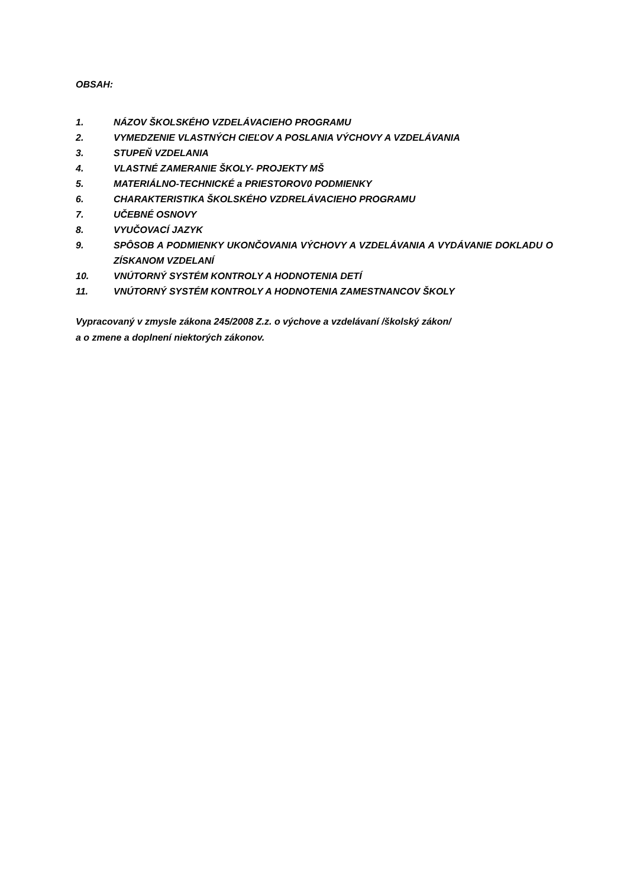OBSAH:
1. NÁZOV ŠKOLSKÉHO VZDELÁVACIEHO PROGRAMU
2. VYMEDZENIE VLASTNÝCH CIEĽOV A POSLANIA VÝCHOVY A VZDELÁVANIA
3. STUPEŇ VZDELANIA
4. VLASTNÉ ZAMERANIE ŠKOLY- PROJEKTY MŠ
5. MATERIÁLNO-TECHNICKÉ a PRIESTOROV0 PODMIENKY
6. CHARAKTERISTIKA ŠKOLSKÉHO VZDRELÁVACIEHO PROGRAMU
7. UČEBNÉ OSNOVY
8. VYUČOVACÍ JAZYK
9. SPÔSOB A PODMIENKY UKONČOVANIA VÝCHOVY A VZDELÁVANIA A VYDÁVANIE DOKLADU O ZÍSKANOM VZDELANÍ
10. VNÚTORNÝ SYSTÉM KONTROLY A HODNOTENIA DETÍ
11. VNÚTORNÝ SYSTÉM KONTROLY A HODNOTENIA ZAMESTNANCOV ŠKOLY
Vypracovaný v zmysle zákona 245/2008 Z.z. o výchove a vzdelávaní /školský zákon/
a o zmene a doplnení niektorých zákonov.